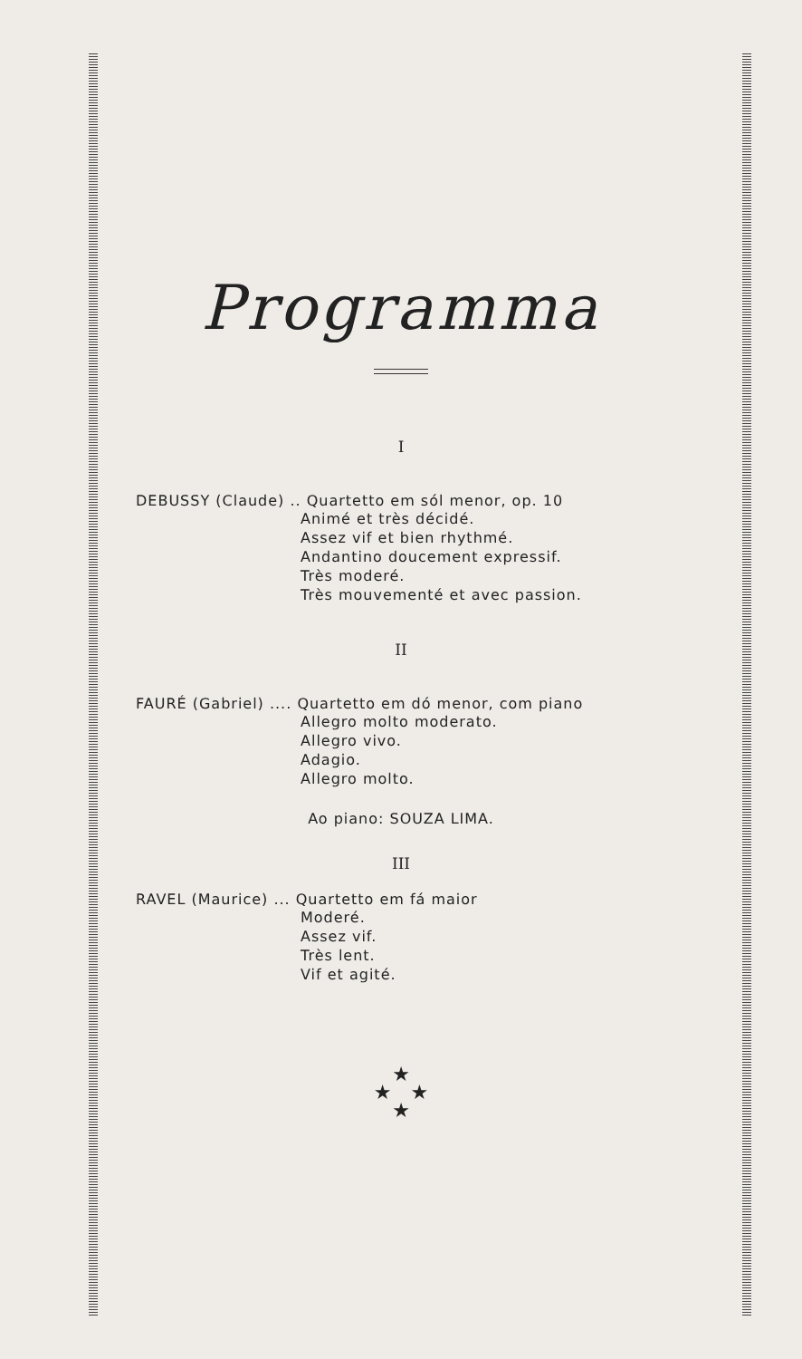Programma
I
DEBUSSY (Claude) .. Quartetto em sól menor, op. 10
Animé et très décidé.
Assez vif et bien rhythmé.
Andantino doucement expressif.
Très moderé.
Très mouvementé et avec passion.
II
FAURÉ (Gabriel) .... Quartetto em dó menor, com piano
Allegro molto moderato.
Allegro vivo.
Adagio.
Allegro molto.
Ao piano: SOUZA LIMA.
III
RAVEL (Maurice) ... Quartetto em fá maior
Moderé.
Assez vif.
Très lent.
Vif et agité.
★
★ ★
★